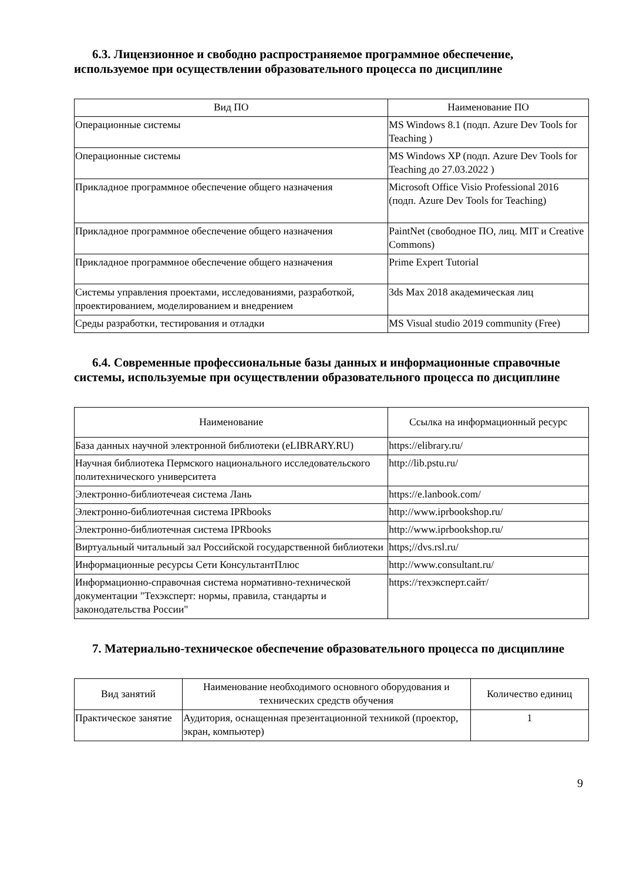6.3. Лицензионное и свободно распространяемое программное обеспечение, используемое при осуществлении образовательного процесса по дисциплине
| Вид ПО | Наименование ПО |
| --- | --- |
| Операционные системы | MS Windows 8.1 (подп. Azure Dev Tools for Teaching ) |
| Операционные системы | MS Windows XP (подп. Azure Dev Tools for Teaching до 27.03.2022 ) |
| Прикладное программное обеспечение общего назначения | Microsoft Office Visio Professional 2016 (подп. Azure Dev Tools for Teaching) |
| Прикладное программное обеспечение общего назначения | PaintNet (свободное ПО, лиц. MIT и Creative Commons) |
| Прикладное программное обеспечение общего назначения | Prime Expert Tutorial |
| Системы управления проектами, исследованиями, разработкой, проектированием, моделированием и внедрением | 3ds Max 2018 академическая лиц |
| Среды разработки, тестирования и отладки | MS Visual studio 2019 community (Free) |
6.4. Современные профессиональные базы данных и информационные справочные системы, используемые при осуществлении образовательного процесса по дисциплине
| Наименование | Ссылка на информационный ресурс |
| --- | --- |
| База данных научной электронной библиотеки (eLIBRARY.RU) | https://elibrary.ru/ |
| Научная библиотека Пермского национального исследовательского политехнического университета | http://lib.pstu.ru/ |
| Электронно-библиотечеая система Лань | https://e.lanbook.com/ |
| Электронно-библиотечная система IPRbooks | http://www.iprbookshop.ru/ |
| Электронно-библиотечная система IPRbooks | http://www.iprbookshop.ru/ |
| Виртуальный читальный зал Российской государственной библиотеки | https;//dvs.rsl.ru/ |
| Информационные ресурсы Сети КонсультантПлюс | http://www.consultant.ru/ |
| Информационно-справочная система нормативно-технической документации "Техэксперт: нормы, правила, стандарты и законодательства России" | https://техэксперт.сайт/ |
7. Материально-техническое обеспечение образовательного процесса по дисциплине
| Вид занятий | Наименование необходимого основного оборудования и технических средств обучения | Количество единиц |
| --- | --- | --- |
| Практическое занятие | Аудитория, оснащенная презентационной техникой (проектор, экран, компьютер) | 1 |
9